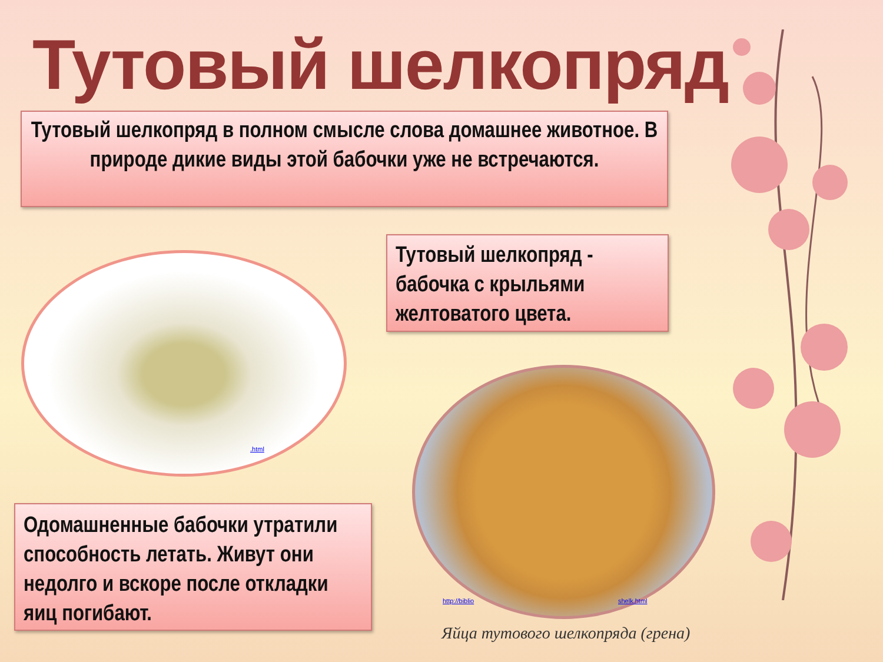Тутовый шелкопряд
Тутовый шелкопряд в полном смысле слова домашнее животное. В природе дикие виды этой бабочки уже не встречаются.
Тутовый шелкопряд - бабочка с крыльями желтоватого цвета.
.html
http://biblio shelk.html
Одомашненные бабочки утратили способность летать. Живут они недолго и вскоре после откладки яиц погибают.
Яйца тутового шелкопряда (грена)